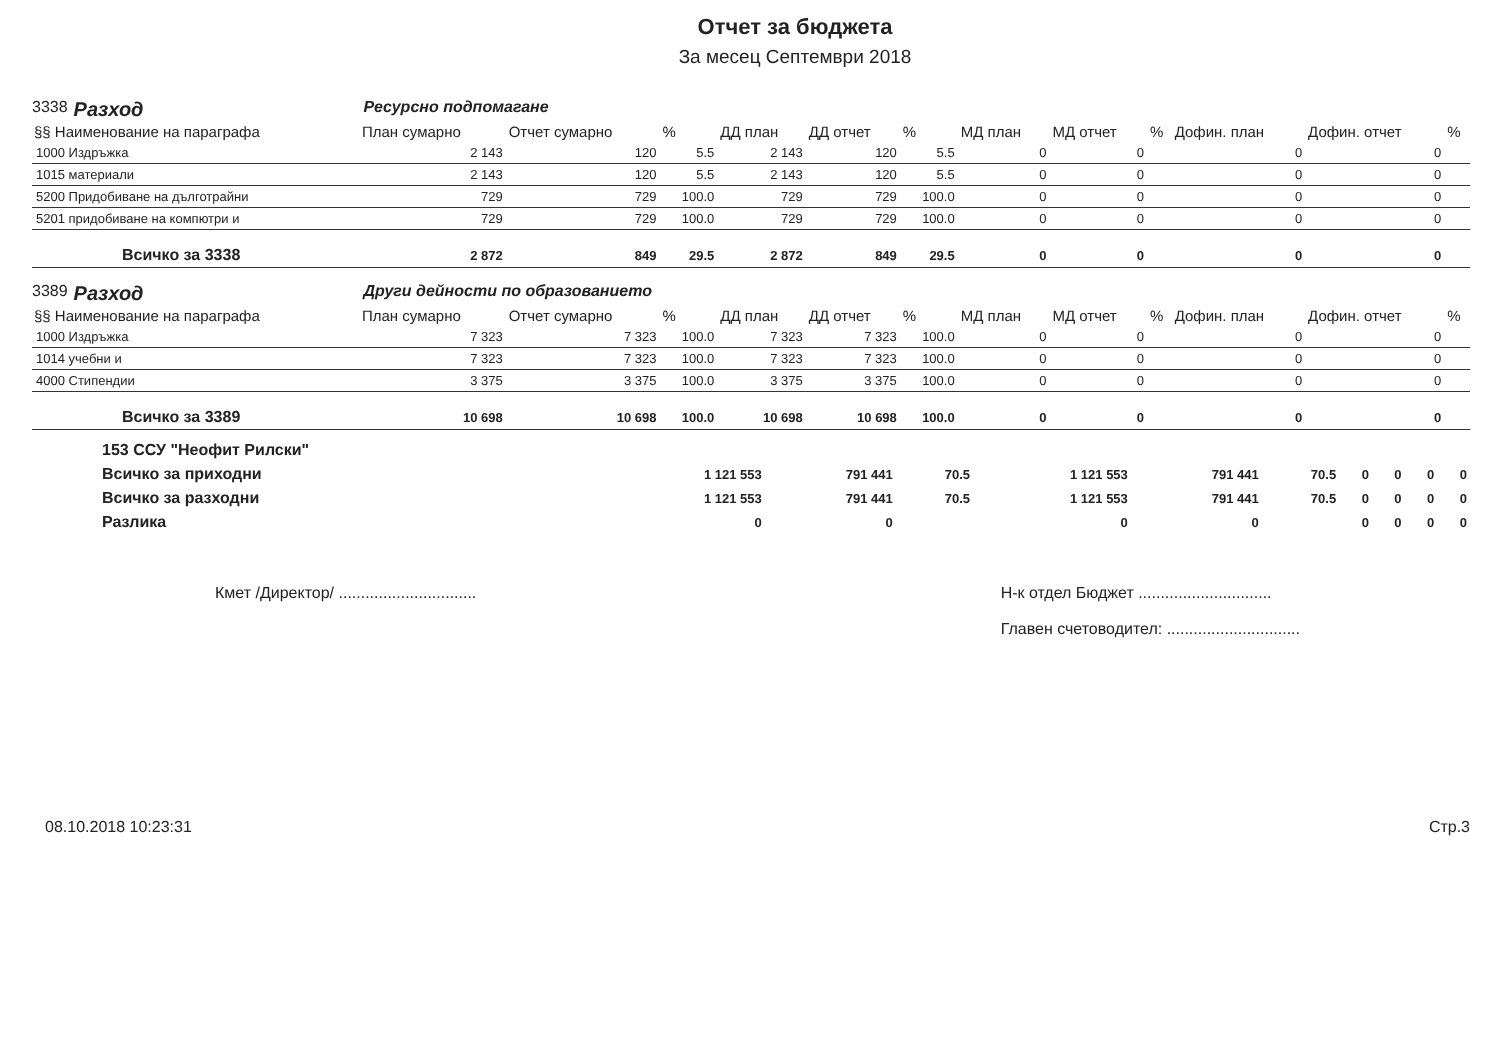Отчет за бюджета
За месец Септември 2018
3338 Разход Ресурсно подпомагане
| §§ Наименование на параграфа | План сумарно | Отчет сумарно | % | ДД план | ДД отчет | % | МД план | МД отчет | % | Дофин. план | Дофин. отчет | % |
| --- | --- | --- | --- | --- | --- | --- | --- | --- | --- | --- | --- | --- |
| 1000 Издръжка | 2 143 | 120 | 5.5 | 2 143 | 120 | 5.5 | 0 | 0 | | 0 | 0 | |
| 1015 материали | 2 143 | 120 | 5.5 | 2 143 | 120 | 5.5 | 0 | 0 | | 0 | 0 | |
| 5200 Придобиване на дълготрайни | 729 | 729 | 100.0 | 729 | 729 | 100.0 | 0 | 0 | | 0 | 0 | |
| 5201 придобиване на компютри и | 729 | 729 | 100.0 | 729 | 729 | 100.0 | 0 | 0 | | 0 | 0 | |
| Всичко за 3338 | 2 872 | 849 | 29.5 | 2 872 | 849 | 29.5 | 0 | 0 | | 0 | 0 | |
3389 Разход Други дейности по образованието
| §§ Наименование на параграфа | План сумарно | Отчет сумарно | % | ДД план | ДД отчет | % | МД план | МД отчет | % | Дофин. план | Дофин. отчет | % |
| --- | --- | --- | --- | --- | --- | --- | --- | --- | --- | --- | --- | --- |
| 1000 Издръжка | 7 323 | 7 323 | 100.0 | 7 323 | 7 323 | 100.0 | 0 | 0 | | 0 | 0 | |
| 1014 учебни и | 7 323 | 7 323 | 100.0 | 7 323 | 7 323 | 100.0 | 0 | 0 | | 0 | 0 | |
| 4000 Стипендии | 3 375 | 3 375 | 100.0 | 3 375 | 3 375 | 100.0 | 0 | 0 | | 0 | 0 | |
| Всичко за 3389 | 10 698 | 10 698 | 100.0 | 10 698 | 10 698 | 100.0 | 0 | 0 | | 0 | 0 | |
| 153 ССУ "Неофит Рилски" | | | | | | | | | | |
| Всичко за приходни | 1 121 553 | 791 441 | 70.5 | 1 121 553 | 791 441 | 70.5 | 0 | 0 | 0 | 0 |
| Всичко за разходни | 1 121 553 | 791 441 | 70.5 | 1 121 553 | 791 441 | 70.5 | 0 | 0 | 0 | 0 |
| Разлика | 0 | 0 | | 0 | 0 | | 0 | 0 | 0 | 0 |
Кмет /Директор/ ...............................
Н-к отдел Бюджет ..............................
Главен счетоводител: ..............................
08.10.2018 10:23:31 Стр.3